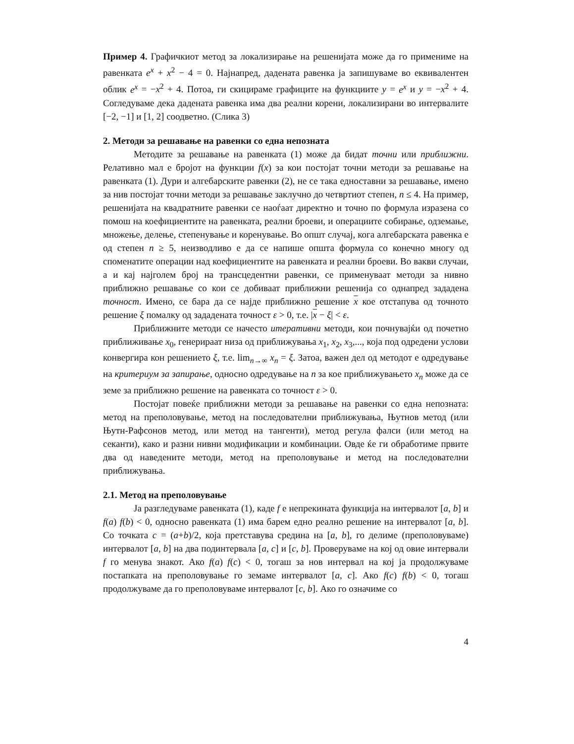Пример 4. Графичкиот метод за локализирање на решенијата може да го примениме на равенката e<sup>x</sup> + x<sup>2</sup> − 4 = 0. Најнапред, дадената равенка ја запишуваме во еквивалентен облик e<sup>x</sup> = −x<sup>2</sup> + 4. Потоа, ги скицираме графиците на функциите y = e<sup>x</sup> и y = −x<sup>2</sup> + 4. Согледуваме дека дадената равенка има два реални корени, локализирани во интервалите [−2, −1] и [1, 2] соодветно. (Слика 3)
2. Методи за решавање на равенки со една непозната
Методите за решавање на равенката (1) може да бидат точни или приближни. Релативно мал е бројот на функции f(x) за кои постојат точни методи за решавање на равенката (1). Дури и алгебарските равенки (2), не се така едноставни за решавање, имено за нив постојат точни методи за решавање заклучно до четвртиот степен, n ≤ 4. На пример, решенијата на квадратните равенки се наоѓаат директно и точно по формула изразена со помош на коефициентите на равенката, реални броеви, и операциите собирање, одземање, множење, делење, степенување и коренување. Во општ случај, кога алгебарската равенка е од степен n ≥ 5, неизводливо е да се напише општа формула со конечно многу од споменатите операции над коефициентите на равенката и реални броеви. Во вакви случаи, а и кај најголем број на трансцедентни равенки, се применуваат методи за нивно приближно решавање со кои се добиваат приближни решенија со однапред зададена точност. Имено, се бара да се најде приближно решение x кое отстапува од точното решение ξ помалку од зададената точност ε > 0, т.е. |x − ξ| < ε.
Приближните методи се начесто итеративни методи, кои почнувајќи од почетно приближивање x<sub>0</sub>, генерираат низа од приближувања x<sub>1</sub>, x<sub>2</sub>, x<sub>3</sub>,..., која под одредени услови конвергира кон решението ξ, т.е. lim<sub>n→∞</sub> x<sub>n</sub> = ξ. Затоа, важен дел од методот е одредување на критериум за запирање, односно одредување на n за кое приближувањето x<sub>n</sub> може да се земе за приближно решение на равенката со точност ε > 0.
Постојат повеќе приближни методи за решавање на равенки со една непозната: метод на преполовување, метод на последователни приближувања, Њутнов метод (или Њутн-Рафсонов метод, или метод на тангенти), метод регула фалси (или метод на секанти), како и разни нивни модификации и комбинации. Овде ќе ги обработиме првите два од наведените методи, метод на преполовување и метод на последователни приближувања.
2.1. Метод на преполовување
Ја разгледуваме равенката (1), каде f е непрекината функција на интервалот [a, b] и f(a) f(b) < 0, односно равенката (1) има барем едно реално решение на интервалот [a, b]. Со точката c = (a+b)/2, која претставува средина на [a, b], го делиме (преполовуваме) интервалот [a, b] на два подинтервала [a, c] и [c, b]. Проверуваме на кој од овие интервали f го менува знакот. Ако f(a) f(c) < 0, тогаш за нов интервал на кој ја продолжуваме постапката на преполовување го земаме интервалот [a, c]. Ако f(c) f(b) < 0, тогаш продолжуваме да го преполовуваме интервалот [c, b]. Ако го означиме со
4